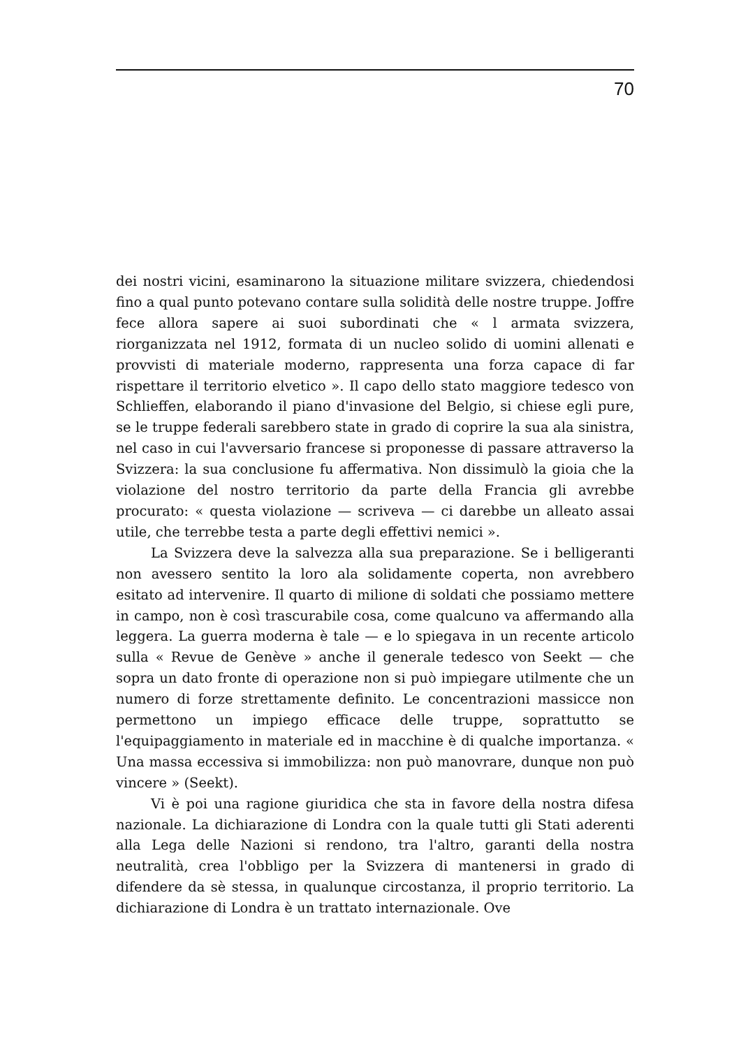70
dei nostri vicini, esaminarono la situazione militare svizzera, chiedendosi fino a qual punto potevano contare sulla solidità delle nostre truppe. Joffre fece allora sapere ai suoi subordinati che « l armata svizzera, riorganizzata nel 1912, formata di un nucleo solido di uomini allenati e provvisti di materiale moderno, rappresenta una forza capace di far rispettare il territorio elvetico ». Il capo dello stato maggiore tedesco von Schlieffen, elaborando il piano d'invasione del Belgio, si chiese egli pure, se le truppe federali sarebbero state in grado di coprire la sua ala sinistra, nel caso in cui l'avversario francese si proponesse di passare attraverso la Svizzera: la sua conclusione fu affermativa. Non dissimulò la gioia che la violazione del nostro territorio da parte della Francia gli avrebbe procurato: « questa violazione — scriveva — ci darebbe un alleato assai utile, che terrebbe testa a parte degli effettivi nemici ».
La Svizzera deve la salvezza alla sua preparazione. Se i belligeranti non avessero sentito la loro ala solidamente coperta, non avrebbero esitato ad intervenire. Il quarto di milione di soldati che possiamo mettere in campo, non è così trascurabile cosa, come qualcuno va affermando alla leggera. La guerra moderna è tale — e lo spiegava in un recente articolo sulla « Revue de Genève » anche il generale tedesco von Seekt — che sopra un dato fronte di operazione non si può impiegare utilmente che un numero di forze strettamente definito. Le concentrazioni massicce non permettono un impiego efficace delle truppe, soprattutto se l'equipaggiamento in materiale ed in macchine è di qualche importanza. « Una massa eccessiva si immobilizza: non può manovrare, dunque non può vincere » (Seekt).
Vi è poi una ragione giuridica che sta in favore della nostra difesa nazionale. La dichiarazione di Londra con la quale tutti gli Stati aderenti alla Lega delle Nazioni si rendono, tra l'altro, garanti della nostra neutralità, crea l'obbligo per la Svizzera di mantenersi in grado di difendere da sè stessa, in qualunque circostanza, il proprio territorio. La dichiarazione di Londra è un trattato internazionale. Ove